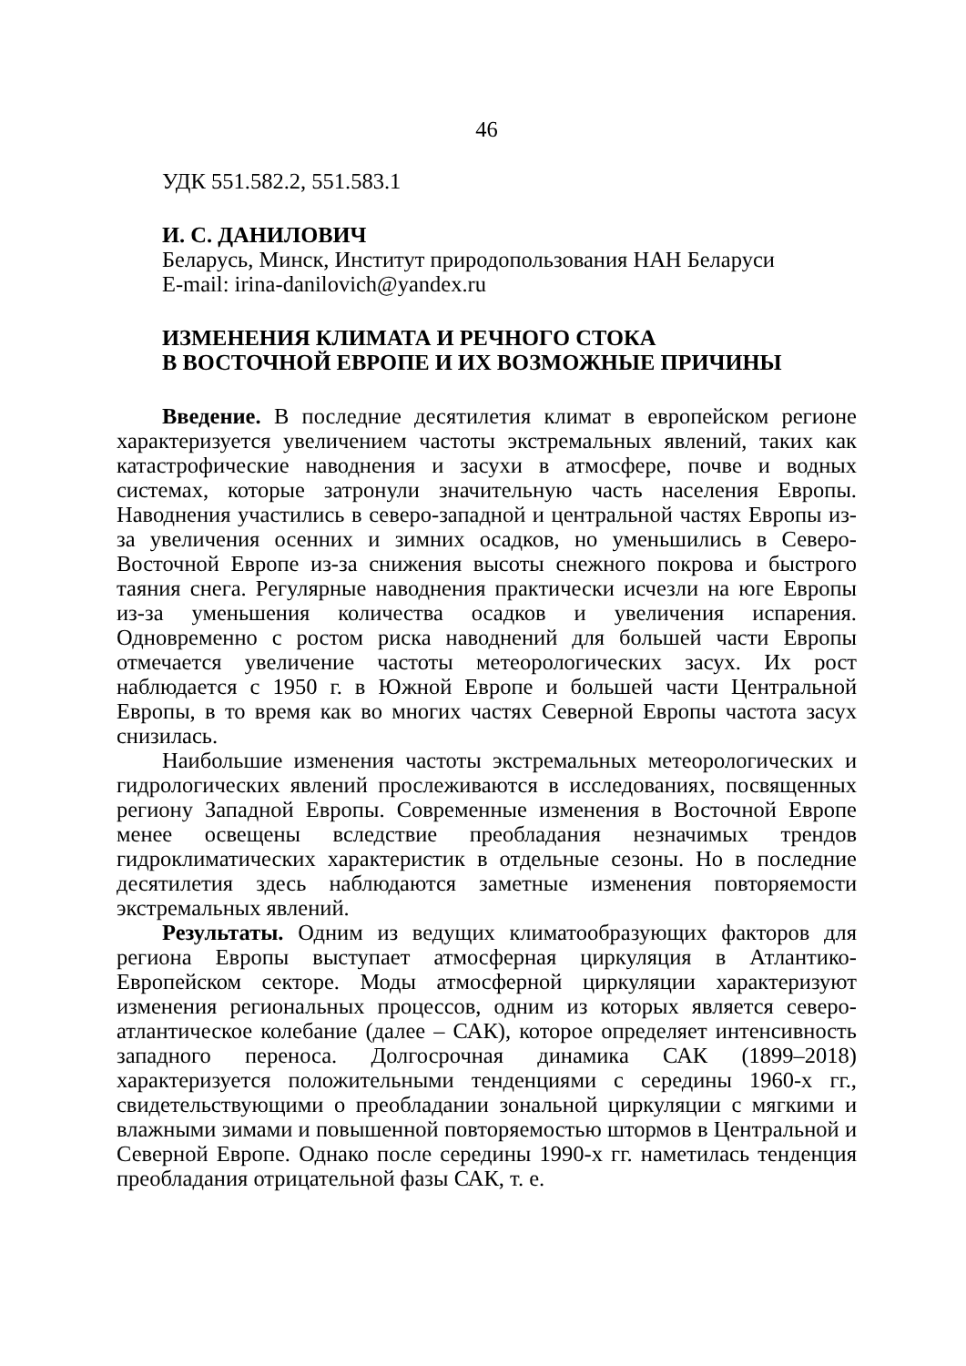46
УДК 551.582.2, 551.583.1
И. С. ДАНИЛОВИЧ
Беларусь, Минск, Институт природопользования НАН Беларуси
E-mail: irina-danilovich@yandex.ru
ИЗМЕНЕНИЯ КЛИМАТА И РЕЧНОГО СТОКА
В ВОСТОЧНОЙ ЕВРОПЕ И ИХ ВОЗМОЖНЫЕ ПРИЧИНЫ
Введение. В последние десятилетия климат в европейском регионе характеризуется увеличением частоты экстремальных явлений, таких как катастрофические наводнения и засухи в атмосфере, почве и водных системах, которые затронули значительную часть населения Европы. Наводнения участились в северо-западной и центральной частях Европы из-за увеличения осенних и зимних осадков, но уменьшились в Северо-Восточной Европе из-за снижения высоты снежного покрова и быстрого таяния снега. Регулярные наводнения практически исчезли на юге Европы из-за уменьшения количества осадков и увеличения испарения. Одновременно с ростом риска наводнений для большей части Европы отмечается увеличение частоты метеорологических засух. Их рост наблюдается с 1950 г. в Южной Европе и большей части Центральной Европы, в то время как во многих частях Северной Европы частота засух снизилась.
Наибольшие изменения частоты экстремальных метеорологических и гидрологических явлений прослеживаются в исследованиях, посвящен­ных региону Западной Европы. Современные изменения в Восточной Европе менее освещены вследствие преобладания незначимых трендов гидроклиматических характеристик в отдельные сезоны. Но в последние десятилетия здесь наблюдаются заметные изменения повторяемости экстремальных явлений.
Результаты. Одним из ведущих климатообразующих факторов для региона Европы выступает атмосферная циркуляция в Атлантико-Европейском секторе. Моды атмосферной циркуляции характеризуют изменения региональных процессов, одним из которых является северо-атлантическое колебание (далее – САК), которое определяет интен­сивность западного переноса. Долгосрочная динамика САК (1899–2018) характеризуется положительными тенденциями с середины 1960-х гг., свидетельствующими о преобладании зональной циркуляции с мягкими и влажными зимами и повышенной повторяемостью штормов в Центральной и Северной Европе. Однако после середины 1990-х гг. наметилась тенденция преобладания отрицательной фазы САК, т. е.